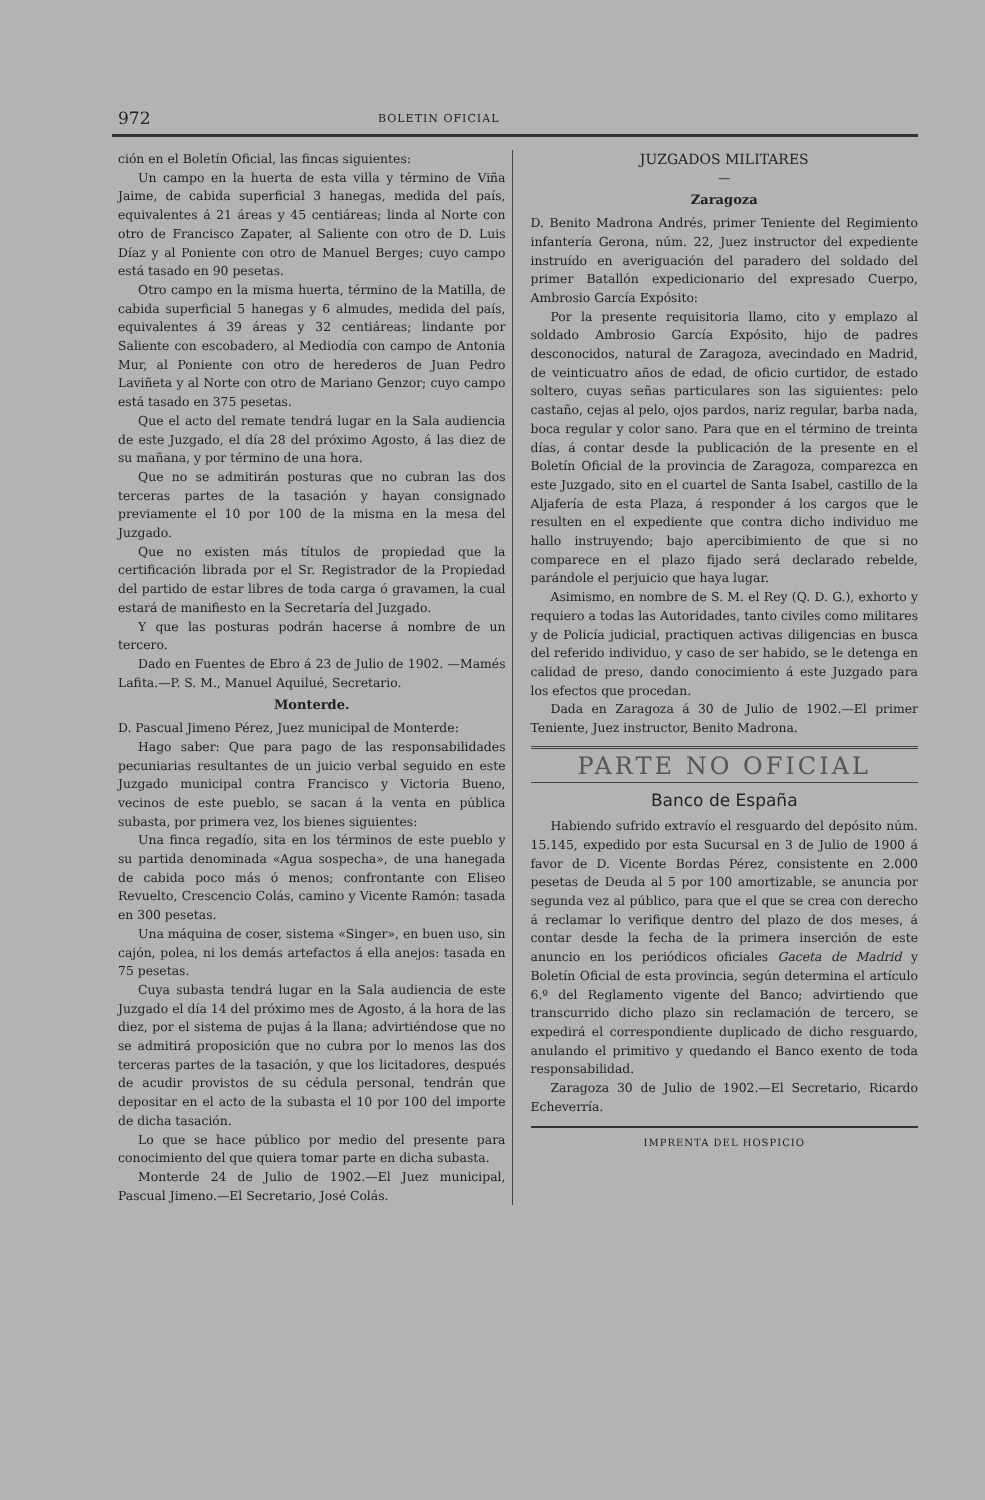972 BOLETIN OFICIAL
ción en el Boletín Oficial, las fincas siguientes:
Un campo en la huerta de esta villa y término de Viña Jaime, de cabida superficial 3 hanegas, medida del país, equivalentes á 21 áreas y 45 centiáreas; linda al Norte con otro de Francisco Zapater, al Saliente con otro de D. Luis Díaz y al Poniente con otro de Manuel Berges; cuyo campo está tasado en 90 pesetas.
Otro campo en la misma huerta, término de la Matilla, de cabida superficial 5 hanegas y 6 almudes, medida del país, equivalentes á 39 áreas y 32 centiáreas; lindante por Saliente con escobadero, al Mediodía con campo de Antonia Mur, al Poniente con otro de herederos de Juan Pedro Laviñeta y al Norte con otro de Mariano Genzor; cuyo campo está tasado en 375 pesetas.
Que el acto del remate tendrá lugar en la Sala audiencia de este Juzgado, el día 28 del próximo Agosto, á las diez de su mañana, y por término de una hora.
Que no se admitirán posturas que no cubran las dos terceras partes de la tasación y hayan consignado previamente el 10 por 100 de la misma en la mesa del Juzgado.
Que no existen más títulos de propiedad que la certificación librada por el Sr. Registrador de la Propiedad del partido de estar libres de toda carga ó gravamen, la cual estará de manifiesto en la Secretaría del Juzgado.
Y que las posturas podrán hacerse á nombre de un tercero.
Dado en Fuentes de Ebro á 23 de Julio de 1902. —Mamés Lafita.—P. S. M., Manuel Aquilué, Secretario.
Monterde.
D. Pascual Jimeno Pérez, Juez municipal de Monterde:
Hago saber: Que para pago de las responsabilidades pecuniarias resultantes de un juicio verbal seguido en este Juzgado municipal contra Francisco y Victoria Bueno, vecinos de este pueblo, se sacan á la venta en pública subasta, por primera vez, los bienes siguientes:
Una finca regadío, sita en los términos de este pueblo y su partida denominada «Agua sospecha», de una hanegada de cabida poco más ó menos; confrontante con Eliseo Revuelto, Crescencio Colás, camino y Vicente Ramón: tasada en 300 pesetas.
Una máquina de coser, sistema «Singer», en buen uso, sin cajón, polea, ni los demás artefactos á ella anejos: tasada en 75 pesetas.
Cuya subasta tendrá lugar en la Sala audiencia de este Juzgado el día 14 del próximo mes de Agosto, á la hora de las diez, por el sistema de pujas á la llana; advirtiéndose que no se admitirá proposición que no cubra por lo menos las dos terceras partes de la tasación, y que los licitadores, después de acudir provistos de su cédula personal, tendrán que depositar en el acto de la subasta el 10 por 100 del importe de dicha tasación.
Lo que se hace público por medio del presente para conocimiento del que quiera tomar parte en dicha subasta.
Monterde 24 de Julio de 1902.—El Juez municipal, Pascual Jimeno.—El Secretario, José Colás.
JUZGADOS MILITARES
—
Zaragoza
D. Benito Madrona Andrés, primer Teniente del Regimiento infantería Gerona, núm. 22, Juez instructor del expediente instruído en averiguación del paradero del soldado del primer Batallón expedicionario del expresado Cuerpo, Ambrosio García Expósito:
Por la presente requisitoria llamo, cito y emplazo al soldado Ambrosio García Expósito, hijo de padres desconocidos, natural de Zaragoza, avecindado en Madrid, de veinticuatro años de edad, de oficio curtidor, de estado soltero, cuyas señas particulares son las siguientes: pelo castaño, cejas al pelo, ojos pardos, nariz regular, barba nada, boca regular y color sano. Para que en el término de treinta días, á contar desde la publicación de la presente en el Boletín Oficial de la provincia de Zaragoza, comparezca en este Juzgado, sito en el cuartel de Santa Isabel, castillo de la Aljafería de esta Plaza, á responder á los cargos que le resulten en el expediente que contra dicho individuo me hallo instruyendo; bajo apercibimiento de que si no comparece en el plazo fijado será declarado rebelde, parándole el perjuicio que haya lugar.
Asimismo, en nombre de S. M. el Rey (Q. D. G.), exhorto y requiero a todas las Autoridades, tanto civiles como militares y de Policía judicial, practiquen activas diligencias en busca del referido individuo, y caso de ser habido, se le detenga en calidad de preso, dando conocimiento á este Juzgado para los efectos que procedan.
Dada en Zaragoza á 30 de Julio de 1902.—El primer Teniente, Juez instructor, Benito Madrona.
PARTE NO OFICIAL
Banco de España
Habiendo sufrido extravío el resguardo del depósito núm. 15.145, expedido por esta Sucursal en 3 de Julio de 1900 á favor de D. Vicente Bordas Pérez, consistente en 2.000 pesetas de Deuda al 5 por 100 amortizable, se anuncia por segunda vez al público, para que el que se crea con derecho á reclamar lo verifique dentro del plazo de dos meses, á contar desde la fecha de la primera inserción de este anuncio en los periódicos oficiales Gaceta de Madrid y Boletín Oficial de esta provincia, según determina el artículo 6.º del Reglamento vigente del Banco; advirtiendo que transcurrido dicho plazo sin reclamación de tercero, se expedirá el correspondiente duplicado de dicho resguardo, anulando el primitivo y quedando el Banco exento de toda responsabilidad.
Zaragoza 30 de Julio de 1902.—El Secretario, Ricardo Echeverría.
IMPRENTA DEL HOSPICIO